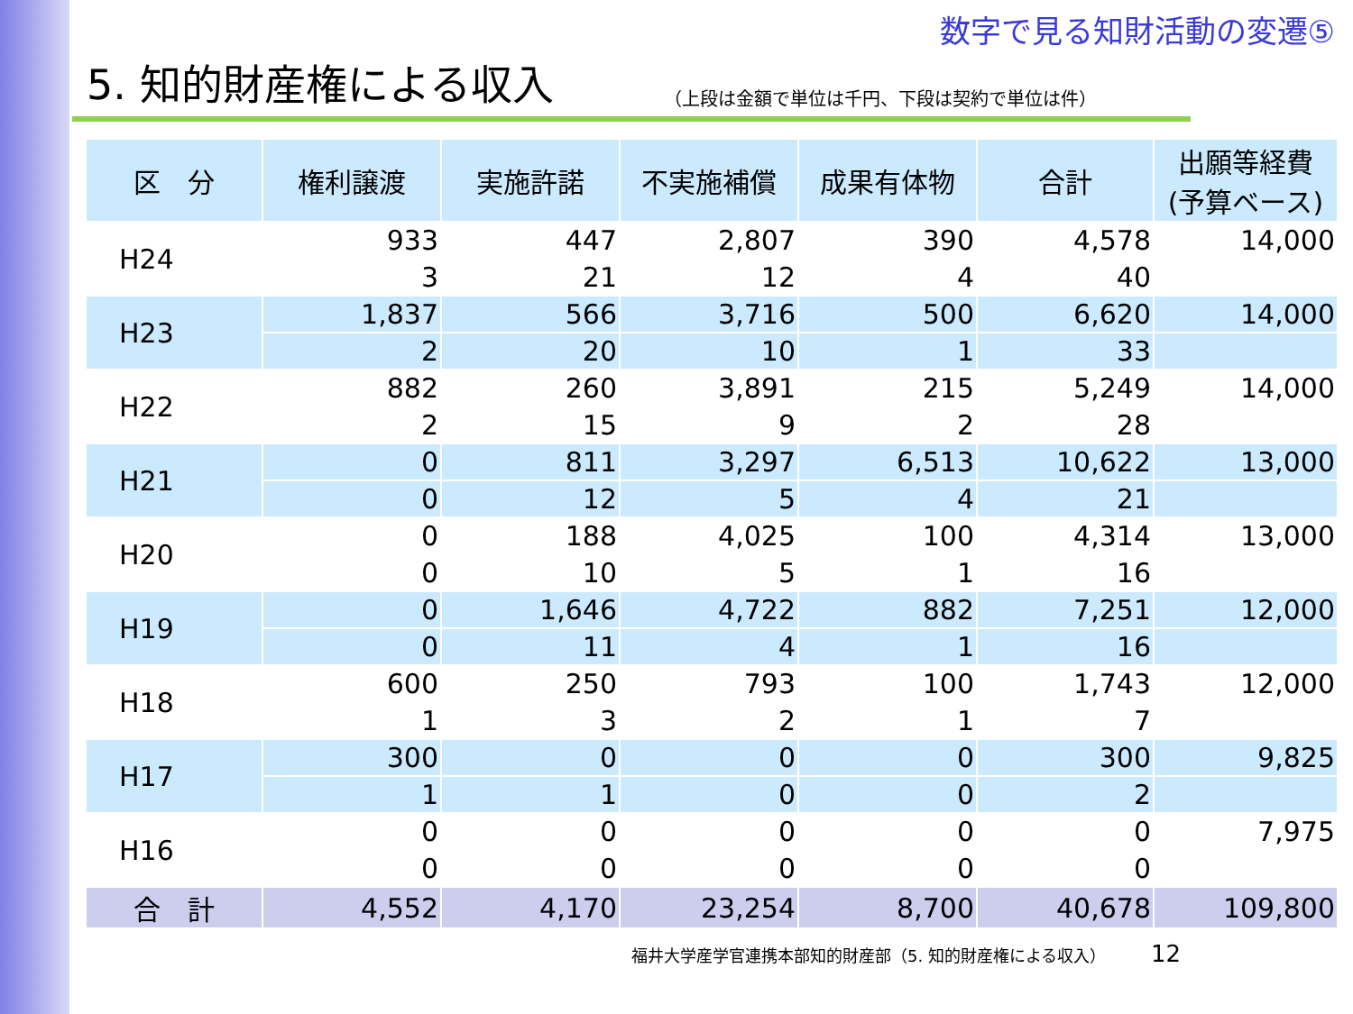数字で見る知財活動の変遷⑤
5. 知的財産権による収入
（上段は金額で単位は千円、下段は契約で単位は件）
| 区 分 | 権利譲渡 | 実施許諾 | 不実施補償 | 成果有体物 | 合計 | 出願等経費 (予算ベース) |
| --- | --- | --- | --- | --- | --- | --- |
| H24 | 933 | 447 | 2,807 | 390 | 4,578 | 14,000 |
| | 3 | 21 | 12 | 4 | 40 | |
| H23 | 1,837 | 566 | 3,716 | 500 | 6,620 | 14,000 |
| | 2 | 20 | 10 | 1 | 33 | |
| H22 | 882 | 260 | 3,891 | 215 | 5,249 | 14,000 |
| | 2 | 15 | 9 | 2 | 28 | |
| H21 | 0 | 811 | 3,297 | 6,513 | 10,622 | 13,000 |
| | 0 | 12 | 5 | 4 | 21 | |
| H20 | 0 | 188 | 4,025 | 100 | 4,314 | 13,000 |
| | 0 | 10 | 5 | 1 | 16 | |
| H19 | 0 | 1,646 | 4,722 | 882 | 7,251 | 12,000 |
| | 0 | 11 | 4 | 1 | 16 | |
| H18 | 600 | 250 | 793 | 100 | 1,743 | 12,000 |
| | 1 | 3 | 2 | 1 | 7 | |
| H17 | 300 | 0 | 0 | 0 | 300 | 9,825 |
| | 1 | 1 | 0 | 0 | 2 | |
| H16 | 0 | 0 | 0 | 0 | 0 | 7,975 |
| | 0 | 0 | 0 | 0 | 0 | |
| 合 計 | 4,552 | 4,170 | 23,254 | 8,700 | 40,678 | 109,800 |
福井大学産学官連携本部知的財産部（5. 知的財産権による収入） 12